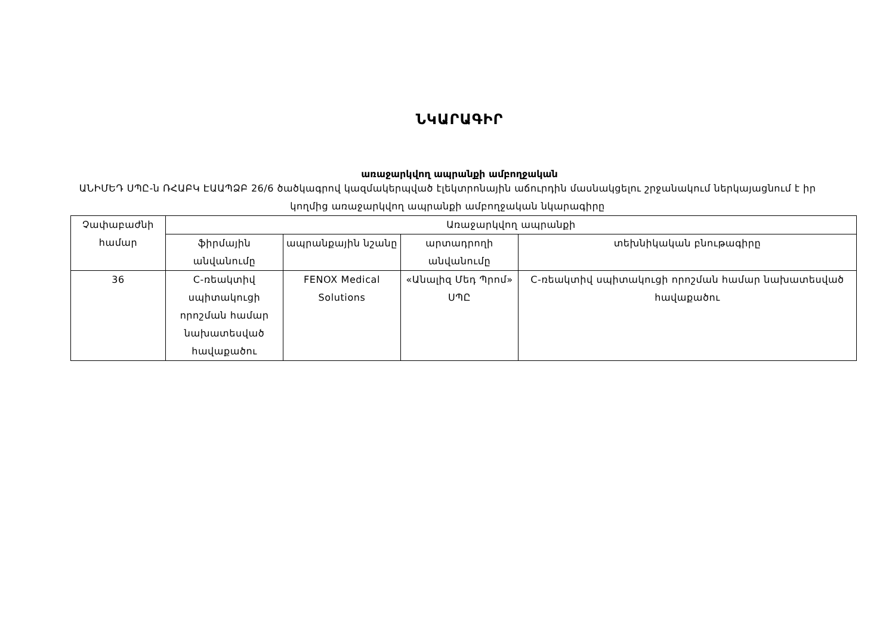ՆԿԱՐԱԳԻՐ
առաջարկվող ապրանքի ամբողջական
ԱՆԻՄԵԴ ՍՊԸ-ն ՌՀԱԲԿ ԷԱԱՊՁԲ 26/6 ծածկագրով կազմակերպված էլեկտրոնային աճուրդին մասնակցելու շրջանակում ներկայացնում է իր կողմից առաջարկվող ապրանքի ամբողջական նկարագիրը
| Չափաբաժնի համար | Առաջարկվող ապրանքի | | | |
| --- | --- | --- | --- | --- |
| | ֆիրմային անվանումը | ապրանքային նշանը | արտադրողի անվանումը | տեխնիկական բնութագիրը |
| 36 | C-ռեակտիվ սպիտակուցի որոշման համար նախատեսված հավաքածու | FENOX Medical Solutions | «Անալիզ Մեդ Պրոմ» ՍՊԸ | C-ռեակտիվ սպիտակուցի որոշման համար նախատեսված հավաքածու |